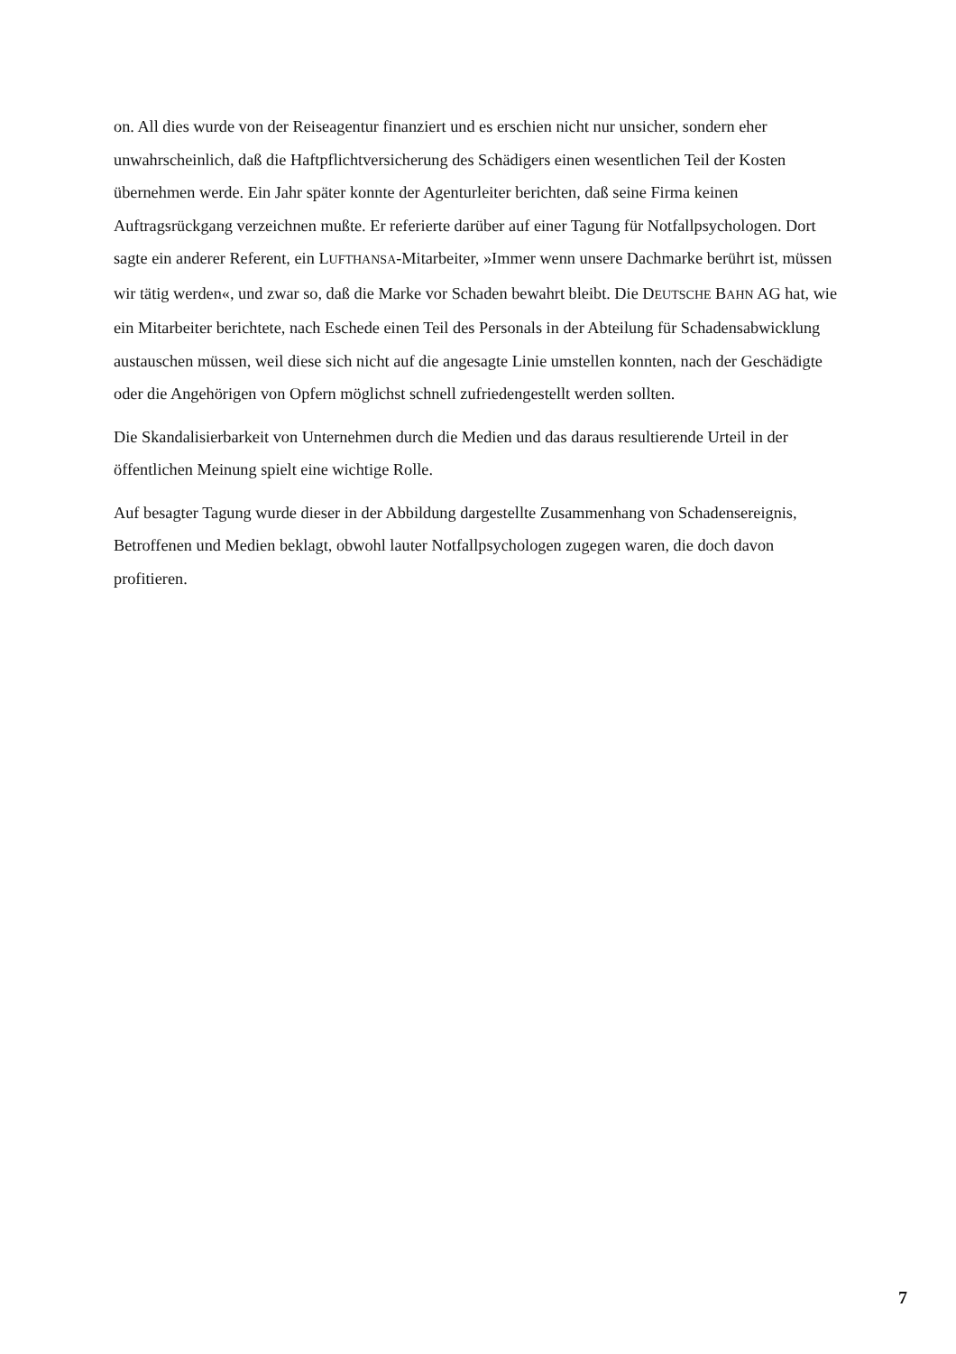on. All dies wurde von der Reiseagentur finanziert und es erschien nicht nur unsicher, sondern eher unwahrscheinlich, daß die Haftpflichtversicherung des Schädigers einen wesentlichen Teil der Kosten übernehmen werde. Ein Jahr später konnte der Agenturleiter berichten, daß seine Firma keinen Auftragsrückgang verzeichnen mußte. Er referierte darüber auf einer Tagung für Notfallpsychologen. Dort sagte ein anderer Referent, ein LUFTHANSA-Mitarbeiter, »Immer wenn unsere Dachmarke berührt ist, müssen wir tätig werden«, und zwar so, daß die Marke vor Schaden bewahrt bleibt. Die DEUTSCHE BAHN AG hat, wie ein Mitarbeiter berichtete, nach Eschede einen Teil des Personals in der Abteilung für Schadensabwicklung austauschen müssen, weil diese sich nicht auf die angesagte Linie umstellen konnten, nach der Geschädigte oder die Angehörigen von Opfern möglichst schnell zufriedengestellt werden sollten.
Die Skandalisierbarkeit von Unternehmen durch die Medien und das daraus resultierende Urteil in der öffentlichen Meinung spielt eine wichtige Rolle.
Auf besagter Tagung wurde dieser in der Abbildung dargestellte Zusammenhang von Schadensereignis, Betroffenen und Medien beklagt, obwohl lauter Notfallpsychologen zugegen waren, die doch davon profitieren.
7